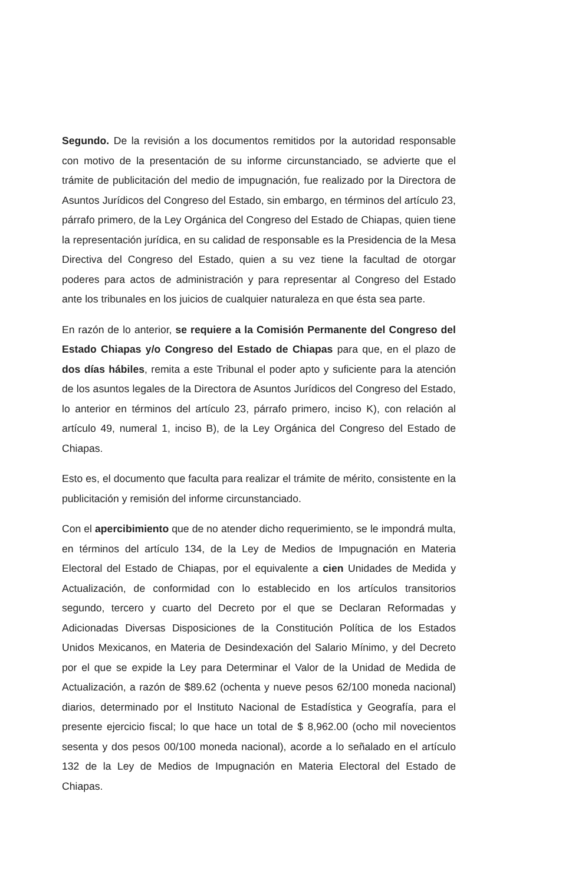Segundo. De la revisión a los documentos remitidos por la autoridad responsable con motivo de la presentación de su informe circunstanciado, se advierte que el trámite de publicitación del medio de impugnación, fue realizado por la Directora de Asuntos Jurídicos del Congreso del Estado, sin embargo, en términos del artículo 23, párrafo primero, de la Ley Orgánica del Congreso del Estado de Chiapas, quien tiene la representación jurídica, en su calidad de responsable es la Presidencia de la Mesa Directiva del Congreso del Estado, quien a su vez tiene la facultad de otorgar poderes para actos de administración y para representar al Congreso del Estado ante los tribunales en los juicios de cualquier naturaleza en que ésta sea parte.
En razón de lo anterior, se requiere a la Comisión Permanente del Congreso del Estado Chiapas y/o Congreso del Estado de Chiapas para que, en el plazo de dos días hábiles, remita a este Tribunal el poder apto y suficiente para la atención de los asuntos legales de la Directora de Asuntos Jurídicos del Congreso del Estado, lo anterior en términos del artículo 23, párrafo primero, inciso K), con relación al artículo 49, numeral 1, inciso B), de la Ley Orgánica del Congreso del Estado de Chiapas.
Esto es, el documento que faculta para realizar el trámite de mérito, consistente en la publicitación y remisión del informe circunstanciado.
Con el apercibimiento que de no atender dicho requerimiento, se le impondrá multa, en términos del artículo 134, de la Ley de Medios de Impugnación en Materia Electoral del Estado de Chiapas, por el equivalente a cien Unidades de Medida y Actualización, de conformidad con lo establecido en los artículos transitorios segundo, tercero y cuarto del Decreto por el que se Declaran Reformadas y Adicionadas Diversas Disposiciones de la Constitución Política de los Estados Unidos Mexicanos, en Materia de Desindexación del Salario Mínimo, y del Decreto por el que se expide la Ley para Determinar el Valor de la Unidad de Medida de Actualización, a razón de $89.62 (ochenta y nueve pesos 62/100 moneda nacional) diarios, determinado por el Instituto Nacional de Estadística y Geografía, para el presente ejercicio fiscal; lo que hace un total de $ 8,962.00 (ocho mil novecientos sesenta y dos pesos 00/100 moneda nacional), acorde a lo señalado en el artículo 132 de la Ley de Medios de Impugnación en Materia Electoral del Estado de Chiapas.